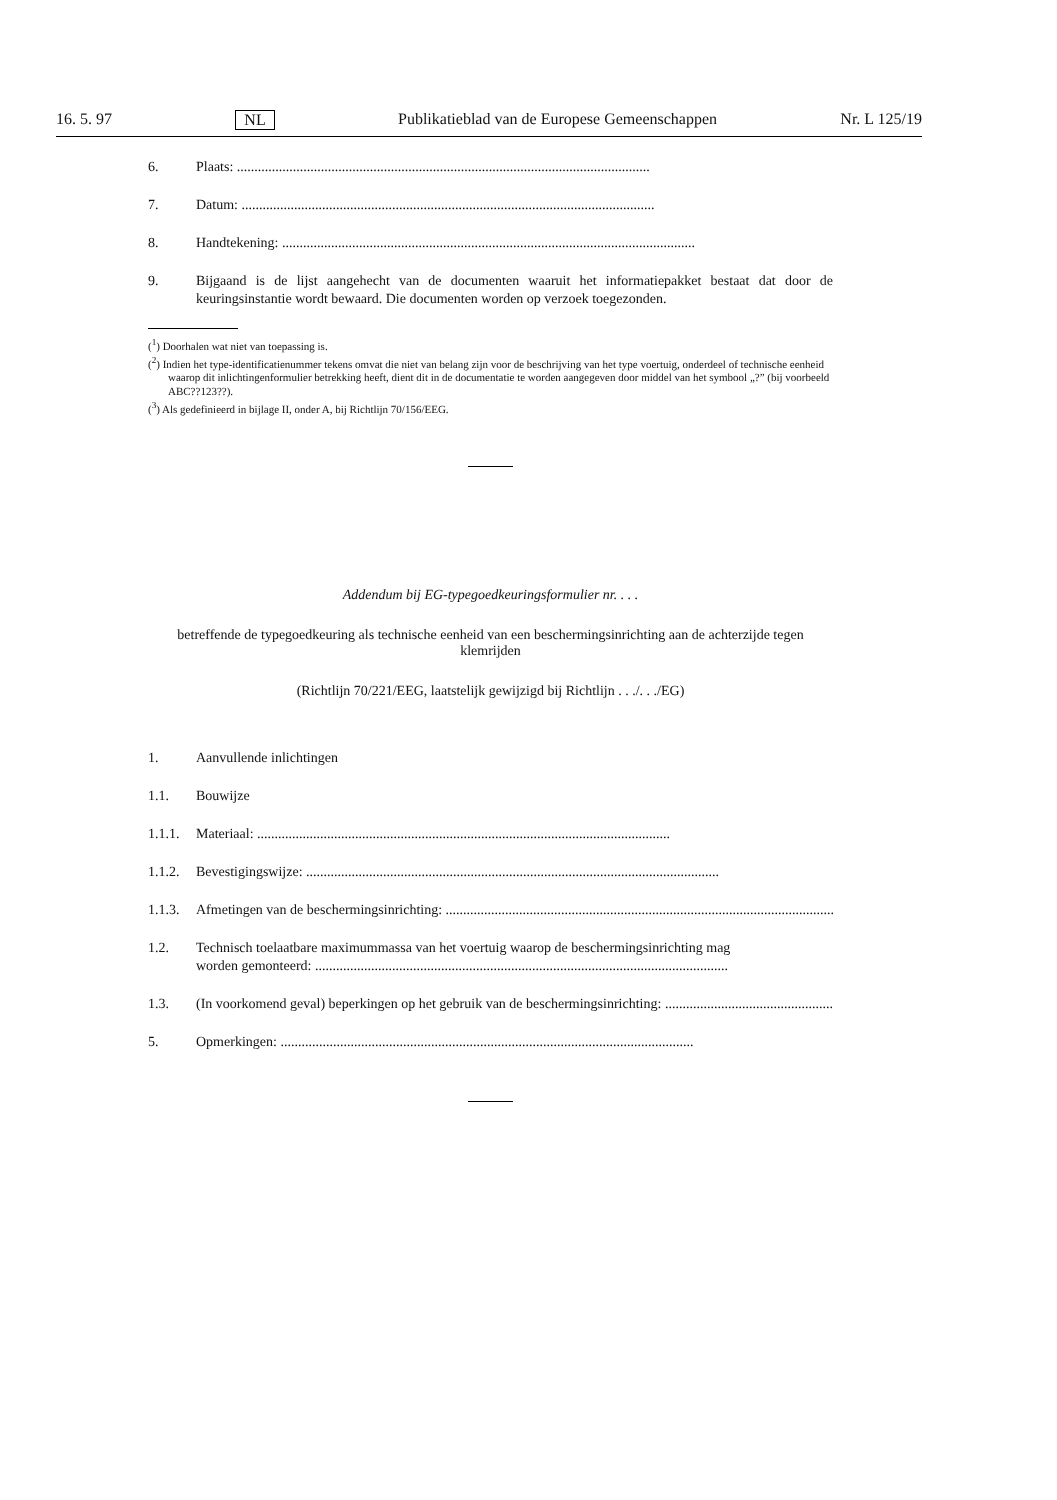16. 5. 97 NL Publikatieblad van de Europese Gemeenschappen Nr. L 125/19
6. Plaats: ......................................................................................................................
7. Datum: ......................................................................................................................
8. Handtekening: ......................................................................................................................
9. Bijgaand is de lijst aangehecht van de documenten waaruit het informatiepakket bestaat dat door de keuringsinstantie wordt bewaard. Die documenten worden op verzoek toegezonden.
(<sup>1</sup>) Doorhalen wat niet van toepassing is.
(<sup>2</sup>) Indien het type-identificatienummer tekens omvat die niet van belang zijn voor de beschrijving van het type voertuig, onderdeel of technische eenheid waarop dit inlichtingenformulier betrekking heeft, dient dit in de documentatie te worden aangegeven door middel van het symbool „?” (bij voorbeeld ABC??123??).
(<sup>3</sup>) Als gedefinieerd in bijlage II, onder A, bij Richtlijn 70/156/EEG.
Addendum bij EG-typegoedkeuringsformulier nr. . . .
betreffende de typegoedkeuring als technische eenheid van een beschermingsinrichting aan de achterzijde tegen klemrijden
(Richtlijn 70/221/EEG, laatstelijk gewijzigd bij Richtlijn . . ./. . ./EG)
1. Aanvullende inlichtingen
1.1. Bouwijze
1.1.1. Materiaal: ......................................................................................................................
1.1.2. Bevestigingswijze: ......................................................................................................................
1.1.3. Afmetingen van de beschermingsinrichting: ......................................................................................................................
1.2. Technisch toelaatbare maximummassa van het voertuig waarop de beschermingsinrichting mag
worden gemonteerd: ......................................................................................................................
1.3. (In voorkomend geval) beperkingen op het gebruik van de beschermingsinrichting: ......................................................................................................................
5. Opmerkingen: ......................................................................................................................